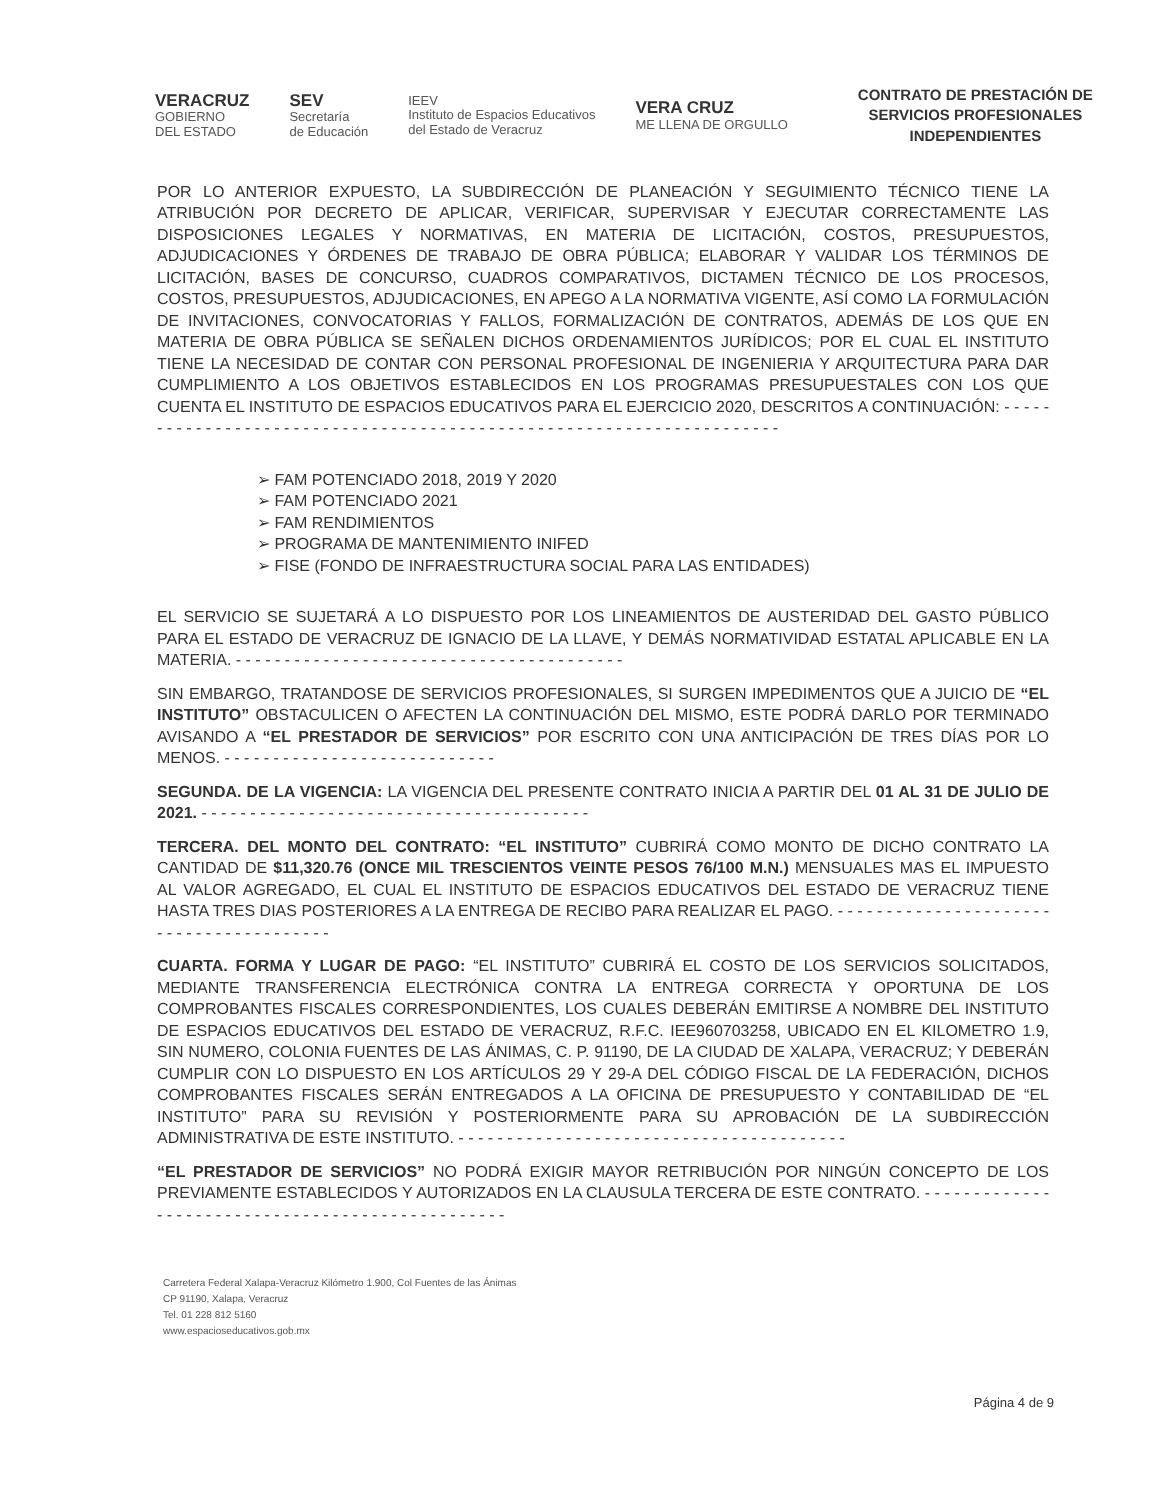VERACRUZ
GOBIERNO
DEL ESTADO
SEV
Secretaría
de Educación
IEEV
Instituto de Espacios Educativos
del Estado de Veracruz
VERA CRUZ
ME LLENA DE ORGULLO
CONTRATO DE PRESTACIÓN DE
SERVICIOS PROFESIONALES
INDEPENDIENTES
POR LO ANTERIOR EXPUESTO, LA SUBDIRECCIÓN DE PLANEACIÓN Y SEGUIMIENTO TÉCNICO TIENE LA ATRIBUCIÓN POR DECRETO DE APLICAR, VERIFICAR, SUPERVISAR Y EJECUTAR CORRECTAMENTE LAS DISPOSICIONES LEGALES Y NORMATIVAS, EN MATERIA DE LICITACIÓN, COSTOS, PRESUPUESTOS, ADJUDICACIONES Y ÓRDENES DE TRABAJO DE OBRA PÚBLICA; ELABORAR Y VALIDAR LOS TÉRMINOS DE LICITACIÓN, BASES DE CONCURSO, CUADROS COMPARATIVOS, DICTAMEN TÉCNICO DE LOS PROCESOS, COSTOS, PRESUPUESTOS, ADJUDICACIONES, EN APEGO A LA NORMATIVA VIGENTE, ASÍ COMO LA FORMULACIÓN DE INVITACIONES, CONVOCATORIAS Y FALLOS, FORMALIZACIÓN DE CONTRATOS, ADEMÁS DE LOS QUE EN MATERIA DE OBRA PÚBLICA SE SEÑALEN DICHOS ORDENAMIENTOS JURÍDICOS; POR EL CUAL EL INSTITUTO TIENE LA NECESIDAD DE CONTAR CON PERSONAL PROFESIONAL DE INGENIERIA Y ARQUITECTURA PARA DAR CUMPLIMIENTO A LOS OBJETIVOS ESTABLECIDOS EN LOS PROGRAMAS PRESUPUESTALES CON LOS QUE CUENTA EL INSTITUTO DE ESPACIOS EDUCATIVOS PARA EL EJERCICIO 2020, DESCRITOS A CONTINUACIÓN: - - - - - - - - - - - - - - - - - - - - - - - - - - - - - - - - - - - - - - - - - - - - - - - - - - - - - - - - - - - - - - - - - - - - -
➢ FAM POTENCIADO 2018, 2019 Y 2020
➢ FAM POTENCIADO 2021
➢ FAM RENDIMIENTOS
➢ PROGRAMA DE MANTENIMIENTO INIFED
➢ FISE (FONDO DE INFRAESTRUCTURA SOCIAL PARA LAS ENTIDADES)
EL SERVICIO SE SUJETARÁ A LO DISPUESTO POR LOS LINEAMIENTOS DE AUSTERIDAD DEL GASTO PÚBLICO PARA EL ESTADO DE VERACRUZ DE IGNACIO DE LA LLAVE, Y DEMÁS NORMATIVIDAD ESTATAL APLICABLE EN LA MATERIA. - - - - - - - - - - - - - - - - - - - - - - - - - - - - - - - - - - - - - - - -
SIN EMBARGO, TRATANDOSE DE SERVICIOS PROFESIONALES, SI SURGEN IMPEDIMENTOS QUE A JUICIO DE “EL INSTITUTO” OBSTACULICEN O AFECTEN LA CONTINUACIÓN DEL MISMO, ESTE PODRÁ DARLO POR TERMINADO AVISANDO A “EL PRESTADOR DE SERVICIOS” POR ESCRITO CON UNA ANTICIPACIÓN DE TRES DÍAS POR LO MENOS. - - - - - - - - - - - - - - - - - - - - - - - - - - - -
SEGUNDA. DE LA VIGENCIA: LA VIGENCIA DEL PRESENTE CONTRATO INICIA A PARTIR DEL 01 AL 31 DE JULIO DE 2021. - - - - - - - - - - - - - - - - - - - - - - - - - - - - - - - - - - - - - - - -
TERCERA. DEL MONTO DEL CONTRATO: “EL INSTITUTO” CUBRIRÁ COMO MONTO DE DICHO CONTRATO LA CANTIDAD DE $11,320.76 (ONCE MIL TRESCIENTOS VEINTE PESOS 76/100 M.N.) MENSUALES MAS EL IMPUESTO AL VALOR AGREGADO, EL CUAL EL INSTITUTO DE ESPACIOS EDUCATIVOS DEL ESTADO DE VERACRUZ TIENE HASTA TRES DIAS POSTERIORES A LA ENTREGA DE RECIBO PARA REALIZAR EL PAGO. - - - - - - - - - - - - - - - - - - - - - - - - - - - - - - - - - - - - - - - -
CUARTA. FORMA Y LUGAR DE PAGO: “EL INSTITUTO” CUBRIRÁ EL COSTO DE LOS SERVICIOS SOLICITADOS, MEDIANTE TRANSFERENCIA ELECTRÓNICA CONTRA LA ENTREGA CORRECTA Y OPORTUNA DE LOS COMPROBANTES FISCALES CORRESPONDIENTES, LOS CUALES DEBERÁN EMITIRSE A NOMBRE DEL INSTITUTO DE ESPACIOS EDUCATIVOS DEL ESTADO DE VERACRUZ, R.F.C. IEE960703258, UBICADO EN EL KILOMETRO 1.9, SIN NUMERO, COLONIA FUENTES DE LAS ÁNIMAS, C. P. 91190, DE LA CIUDAD DE XALAPA, VERACRUZ; Y DEBERÁN CUMPLIR CON LO DISPUESTO EN LOS ARTÍCULOS 29 Y 29-A DEL CÓDIGO FISCAL DE LA FEDERACIÓN, DICHOS COMPROBANTES FISCALES SERÁN ENTREGADOS A LA OFICINA DE PRESUPUESTO Y CONTABILIDAD DE “EL INSTITUTO” PARA SU REVISIÓN Y POSTERIORMENTE PARA SU APROBACIÓN DE LA SUBDIRECCIÓN ADMINISTRATIVA DE ESTE INSTITUTO. - - - - - - - - - - - - - - - - - - - - - - - - - - - - - - - - - - - - - - - -
“EL PRESTADOR DE SERVICIOS” NO PODRÁ EXIGIR MAYOR RETRIBUCIÓN POR NINGÚN CONCEPTO DE LOS PREVIAMENTE ESTABLECIDOS Y AUTORIZADOS EN LA CLAUSULA TERCERA DE ESTE CONTRATO. - - - - - - - - - - - - - - - - - - - - - - - - - - - - - - - - - - - - - - - - - - - - - - - - -
Carretera Federal Xalapa-Veracruz Kilómetro 1.900, Col Fuentes de las Ánimas
CP 91190, Xalapa, Veracruz
Tel. 01 228 812 5160
www.espacioseducativos.gob.mx
Página 4 de 9